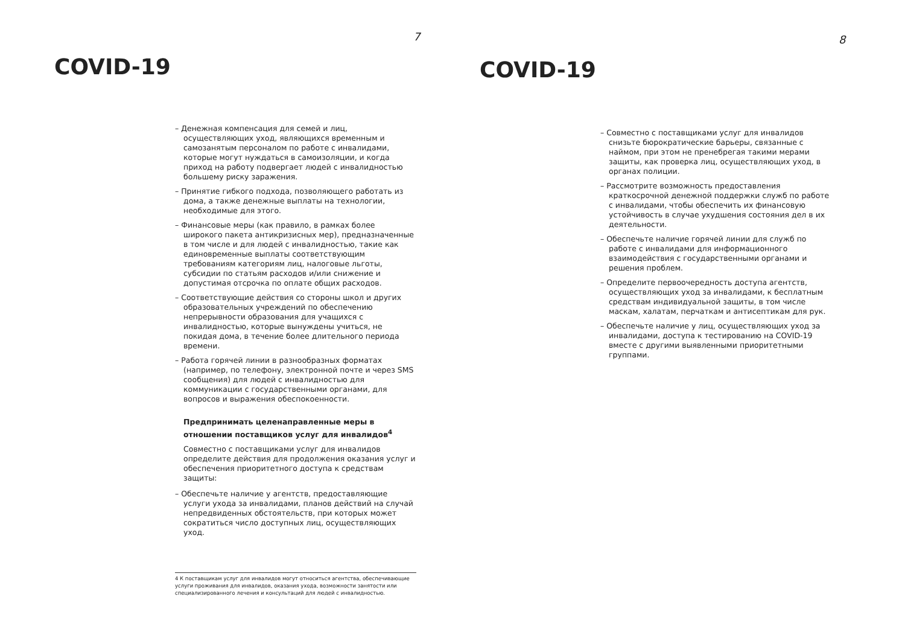7
COVID-19
– Денежная компенсация для семей и лиц, осуществляющих уход, являющихся временным и самозанятым персоналом по работе с инвалидами, которые могут нуждаться в самоизоляции, и когда приход на работу подвергает людей с инвалидностью большему риску заражения.
– Принятие гибкого подхода, позволяющего работать из дома, а также денежные выплаты на технологии, необходимые для этого.
– Финансовые меры (как правило, в рамках более широкого пакета антикризисных мер), предназначенные в том числе и для людей с инвалидностью, такие как единовременные выплаты соответствующим требованиям категориям лиц, налоговые льготы, субсидии по статьям расходов и/или снижение и допустимая отсрочка по оплате общих расходов.
– Соответствующие действия со стороны школ и других образовательных учреждений по обеспечению непрерывности образования для учащихся с инвалидностью, которые вынуждены учиться, не покидая дома, в течение более длительного периода времени.
– Работа горячей линии в разнообразных форматах (например, по телефону, электронной почте и через SMS сообщения) для людей с инвалидностью для коммуникации с государственными органами, для вопросов и выражения обеспокоенности.
Предпринимать целенаправленные меры в отношении поставщиков услуг для инвалидов<sup>4</sup>
Совместно с поставщиками услуг для инвалидов определите действия для продолжения оказания услуг и обеспечения приоритетного доступа к средствам защиты:
– Обеспечьте наличие у агентств, предоставляющие услуги ухода за инвалидами, планов действий на случай непредвиденных обстоятельств, при которых может сократиться число доступных лиц, осуществляющих уход.
4 К поставщикам услуг для инвалидов могут относиться агентства, обеспечивающие услуги проживания для инвалидов, оказания ухода, возможности занятости или специализированного лечения и консультаций для людей с инвалидностью.
8
COVID-19
– Совместно с поставщиками услуг для инвалидов снизьте бюрократические барьеры, связанные с наймом, при этом не пренебрегая такими мерами защиты, как проверка лиц, осуществляющих уход, в органах полиции.
– Рассмотрите возможность предоставления краткосрочной денежной поддержки служб по работе с инвалидами, чтобы обеспечить их финансовую устойчивость в случае ухудшения состояния дел в их деятельности.
– Обеспечьте наличие горячей линии для служб по работе с инвалидами для информационного взаимодействия с государственными органами и решения проблем.
– Определите первоочередность доступа агентств, осуществляющих уход за инвалидами, к бесплатным средствам индивидуальной защиты, в том числе маскам, халатам, перчаткам и антисептикам для рук.
– Обеспечьте наличие у лиц, осуществляющих уход за инвалидами, доступа к тестированию на COVID-19 вместе с другими выявленными приоритетными группами.